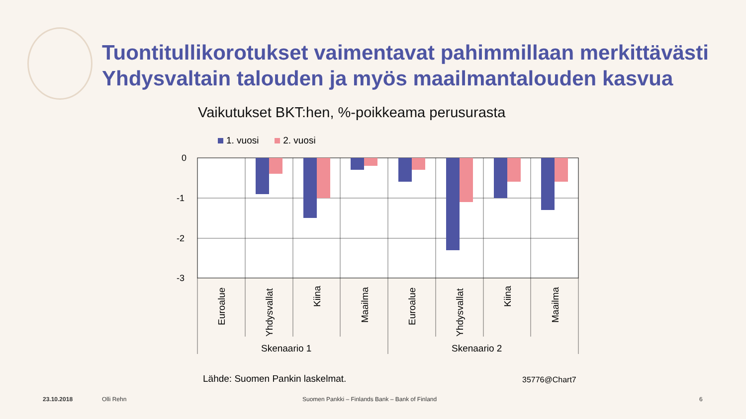Tuontitullikorotukset vaimentavat pahimmillaan merkittävästi
Yhdysvaltain talouden ja myös maailmantalouden kasvua
Vaikutukset BKT:hen, %-poikkeama perusurasta
1. vuosi 2. vuosi
0
-1
-2
-3
Euroalue
Yhdysvallat
Kiina
Maailma
Euroalue
Yhdysvallat
Kiina
Maailma
Skenaario 1
Skenaario 2
Lähde: Suomen Pankin laskelmat.
35776@Chart7
23.10.2018 Olli Rehn
Suomen Pankki – Finlands Bank – Bank of Finland
6